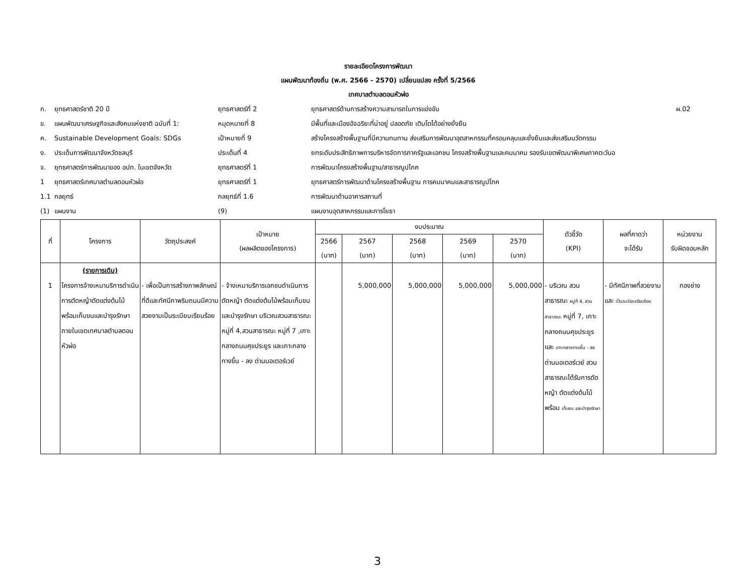รายละเอียดโครงการพัฒนา
แผนพัฒนาท้องถิ่น (พ.ศ. 2566 - 2570) เปลี่ยนแปลง ครั้งที่ 5/2566
เทศบาลตำบลดอนหัวฬ่อ
ก. ยุทธศาสตร์ชาติ 20 ปี ยุทธศาสตร์ที่ 2 ยุทธศาสตร์ด้านการสร้างความสามารถในการแข่งขัน ผ.02 ข. แผนพัฒนาเศรษฐกิจและสังคมแห่งชาติ ฉบับที่ 1: หมุดหมายที่ 8 มีพื้นที่และเมืองอัจฉริยะที่น่าอยู่ ปลอดภัย เติบโตได้อย่างยั่งยืน ค. Sustainable Development Goals: SDGs เป้าหมายที่ 9 สร้างโครงสร้างพื้นฐานที่มีความทนทาน ส่งเสริมการพัฒนาอุตสาหกรรมที่ครอบคลุมและยั่งยืนและส่งเสริมนวัตกรรม ง. ประเด็นการพัฒนาจังหวัดชลบุรี ประเด็นที่ 4 ยกระดับประสิทธิภาพการบริหารจัดการภาครัฐและเอกชน โครงสร้างพื้นฐานและคมนาคม รองรับเขตพัฒนาพิเศษภาคตะวันอ จ. ยุทธศาสตร์การพัฒนาของ อปท. ในเขตจังหวัด ยุทธศาสตร์ที่ 1 การพัฒนาโครงสร้างพื้นฐาน/สาธารณูปโภค 1 ยุทธศาสตร์เทศบาลตำบลดอนหัวฬ่อ ยุทธศาสตร์ที่ 1 ยุทธศาสตร์การพัฒนาด้านโครงสร้างพื้นฐาน การคมนาคมและสาธารณูปโภค 1.1 กลยุทธ์ กลยุทธ์ที่ 1.6 การพัฒนาด้านอาคารสถานที่ (1) แผนงาน (9) แผนงานอุตสาหกรรมและการโยธา
| ที่ | โครงการ | วัตถุประสงค์ | เป้าหมาย (ผลผลิตของโครงการ) | งบประมาณ | | | | | ตัวชี้วัด (KPI) | ผลที่คาดว่า จะได้รับ | หน่วยงาน รับผิดชอบหลัก |
| --- | --- | --- | --- | --- | --- | --- | --- | --- | --- | --- | --- |
| | | | | 2566 (บาท) | 2567 (บาท) | 2568 (บาท) | 2569 (บาท) | 2570 (บาท) | | | |
| 1 | (รายการเดิม) โครงการจ้างเหมาบริการดำเนินการตัดหญ้าตัดแต่งต้นไม้พร้อมเก็บขนและบำรุงรักษา ภายในเขตเทศบาลตำบลดอนหัวฬ่อ | - เพื่อเป็นการสร้างภาพลักษณ์ที่ดีและทัศนีภาพริมถนนมีความสวยงามเป็นระเบียบเรียบร้อย | - จ้างเหมาบริการเอกชนดำเนินการตัดหญ้า ตัดแต่งต้นไม้พร้อมเก็บขนและบำรุงรักษา บริเวณสวนสาธารณะ หมู่ที่ 4,สวนสาธารณะ หมู่ที่ 7 ,เกาะกลางถนนศุขประยูร และเกาะกลางทางขึ้น - ลง ด่านมอเตอร์เวย์ | | 5,000,000 | 5,000,000 | 5,000,000 | 5,000,000 | - บริเวณ สวนสาธารณะ หมู่ที่ 4, สวนสาธารณะ หมู่ที่ 7, เกาะกลางถนนศุขประยูร และ เกาะกลางทางขึ้น - ลง ด่านมอเตอร์เวย์ สวนสาธารณะได้รับการตัดหญ้า ตัดแต่งต้นไม้ พร้อม เก็บขน และบำรุงรักษา | - มีทัศนีภาพที่สวยงามและ เป็นระเบียบเรียบร้อย | กองช่าง |
3